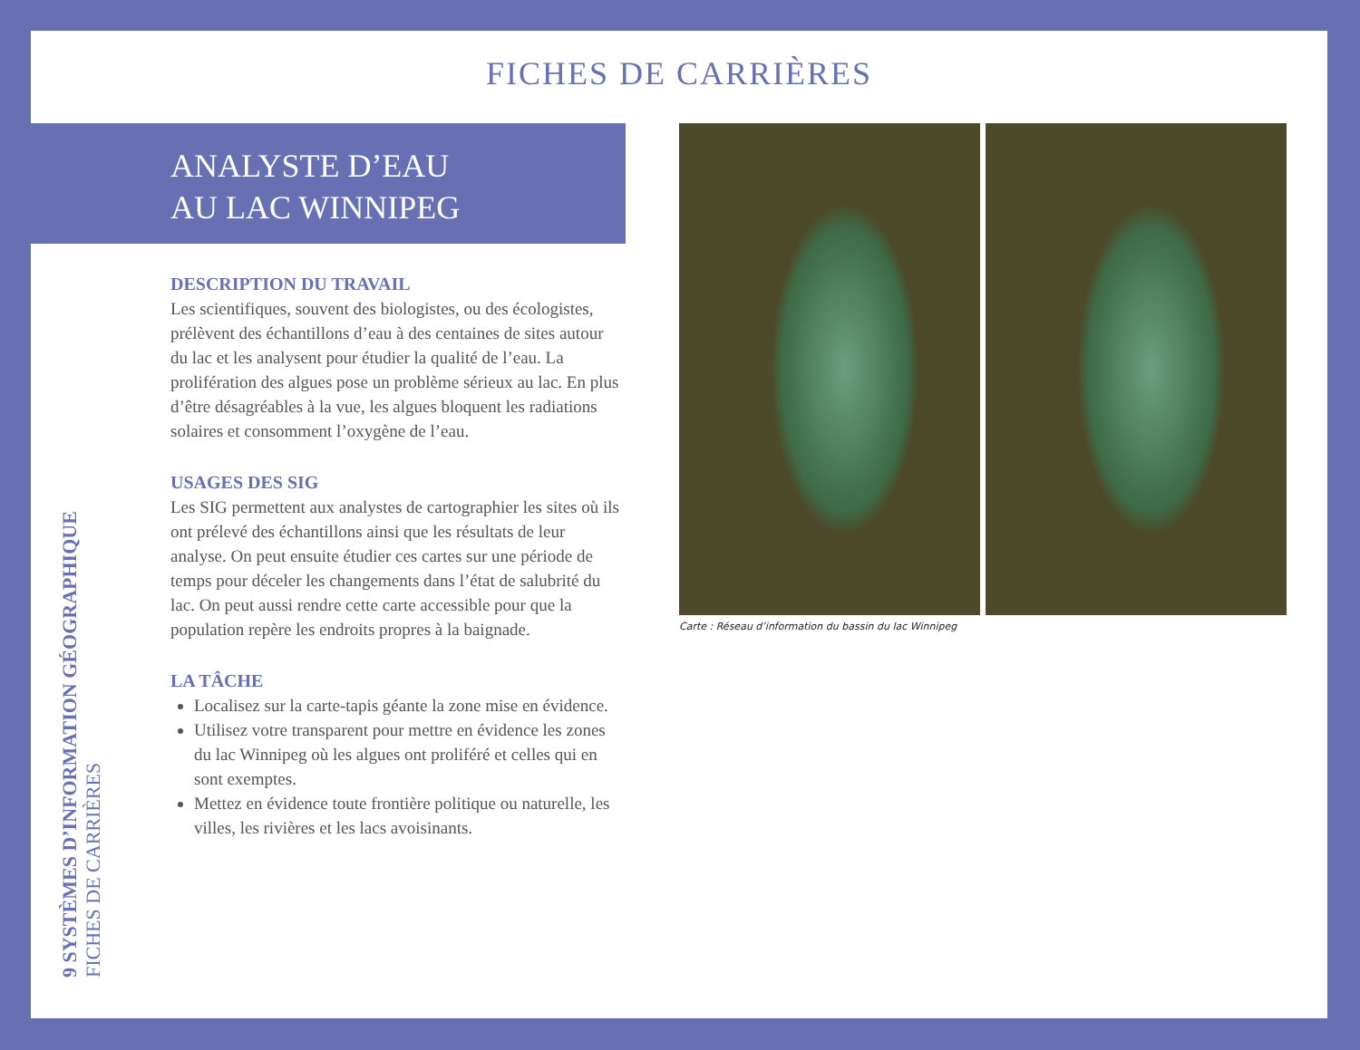FICHES DE CARRIÈRES
ANALYSTE D’EAU
AU LAC WINNIPEG
9 SYSTÈMES D’INFORMATION GÉOGRAPHIQUE
FICHES DE CARRIÈRES
DESCRIPTION DU TRAVAIL
Les scientifiques, souvent des biologistes, ou des écologistes, prélèvent des échantillons d’eau à des centaines de sites autour du lac et les analysent pour étudier la qualité de l’eau. La prolifération des algues pose un problème sérieux au lac. En plus d’être désagréables à la vue, les algues bloquent les radiations solaires et consomment l’oxygène de l’eau.
USAGES DES SIG
Les SIG permettent aux analystes de cartographier les sites où ils ont prélevé des échantillons ainsi que les résultats de leur analyse. On peut ensuite étudier ces cartes sur une période de temps pour déceler les changements dans l’état de salubrité du lac. On peut aussi rendre cette carte accessible pour que la population repère les endroits propres à la baignade.
LA TÂCHE
Localisez sur la carte-tapis géante la zone mise en évidence.
Utilisez votre transparent pour mettre en évidence les zones du lac Winnipeg où les algues ont proliféré et celles qui en sont exemptes.
Mettez en évidence toute frontière politique ou naturelle, les villes, les rivières et les lacs avoisinants.
Carte : Réseau d’information du bassin du lac Winnipeg